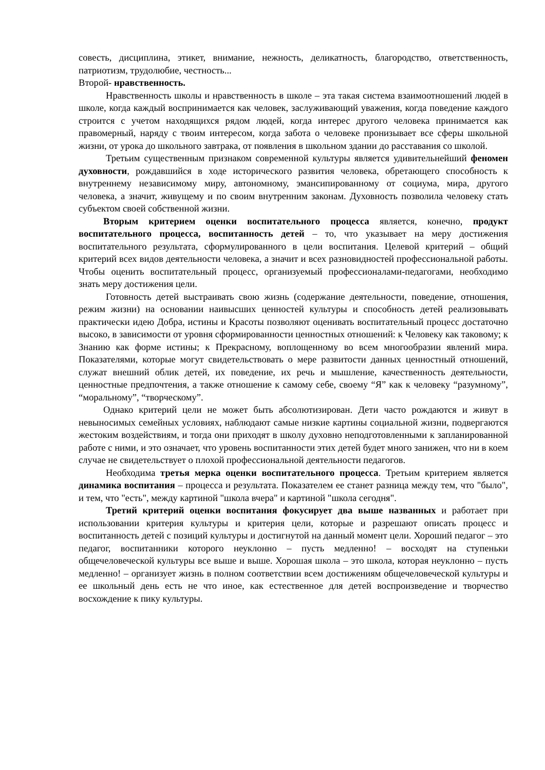совесть, дисциплина, этикет, внимание, нежность, деликатность, благородство, ответственность, патриотизм, трудолюбие, честность...
Второй- нравственность.
Нравственность школы и нравственность в школе – эта такая система взаимоотношений людей в школе, когда каждый воспринимается как человек, заслуживающий уважения, когда поведение каждого строится с учетом находящихся рядом людей, когда интерес другого человека принимается как правомерный, наряду с твоим интересом, когда забота о человеке пронизывает все сферы школьной жизни, от урока до школьного завтрака, от появления в школьном здании до расставания со школой.
Третьим существенным признаком современной культуры является удивительнейший феномен духовности, рождавшийся в ходе исторического развития человека, обретающего способность к внутреннему независимому миру, автономному, эмансипированному от социума, мира, другого человека, а значит, живущему и по своим внутренним законам. Духовность позволила человеку стать субъектом своей собственной жизни.
Вторым критерием оценки воспитательного процесса является, конечно, продукт воспитательного процесса, воспитанность детей – то, что указывает на меру достижения воспитательного результата, сформулированного в цели воспитания. Целевой критерий – общий критерий всех видов деятельности человека, а значит и всех разновидностей профессиональной работы. Чтобы оценить воспитательный процесс, организуемый профессионалами-педагогами, необходимо знать меру достижения цели.
Готовность детей выстраивать свою жизнь (содержание деятельности, поведение, отношения, режим жизни) на основании наивысших ценностей культуры и способность детей реализовывать практически идею Добра, истины и Красоты позволяют оценивать воспитательный процесс достаточно высоко, в зависимости от уровня сформированности ценностных отношений: к Человеку как таковому; к Знанию как форме истины; к Прекрасному, воплощенному во всем многообразии явлений мира. Показателями, которые могут свидетельствовать о мере развитости данных ценностный отношений, служат внешний облик детей, их поведение, их речь и мышление, качественность деятельности, ценностные предпочтения, а также отношение к самому себе, своему “Я” как к человеку “разумному”, “моральному”, “творческому”.
Однако критерий цели не может быть абсолютизирован. Дети часто рождаются и живут в невыносимых семейных условиях, наблюдают самые низкие картины социальной жизни, подвергаются жестоким воздействиям, и тогда они приходят в школу духовно неподготовленными к запланированной работе с ними, и это означает, что уровень воспитанности этих детей будет много занижен, что ни в коем случае не свидетельствует о плохой профессиональной деятельности педагогов.
Необходима третья мерка оценки воспитательного процесса. Третьим критерием является динамика воспитания – процесса и результата. Показателем ее станет разница между тем, что "было", и тем, что "есть", между картиной "школа вчера" и картиной "школа сегодня".
Третий критерий оценки воспитания фокусирует два выше названных и работает при использовании критерия культуры и критерия цели, которые и разрешают описать процесс и воспитанность детей с позиций культуры и достигнутой на данный момент цели. Хороший педагог – это педагог, воспитанники которого неуклонно – пусть медленно! – восходят на ступеньки общечеловеческой культуры все выше и выше. Хорошая школа – это школа, которая неуклонно – пусть медленно! – организует жизнь в полном соответствии всем достижениям общечеловеческой культуры и ее школьный день есть не что иное, как естественное для детей воспроизведение и творчество восхождение к пику культуры.